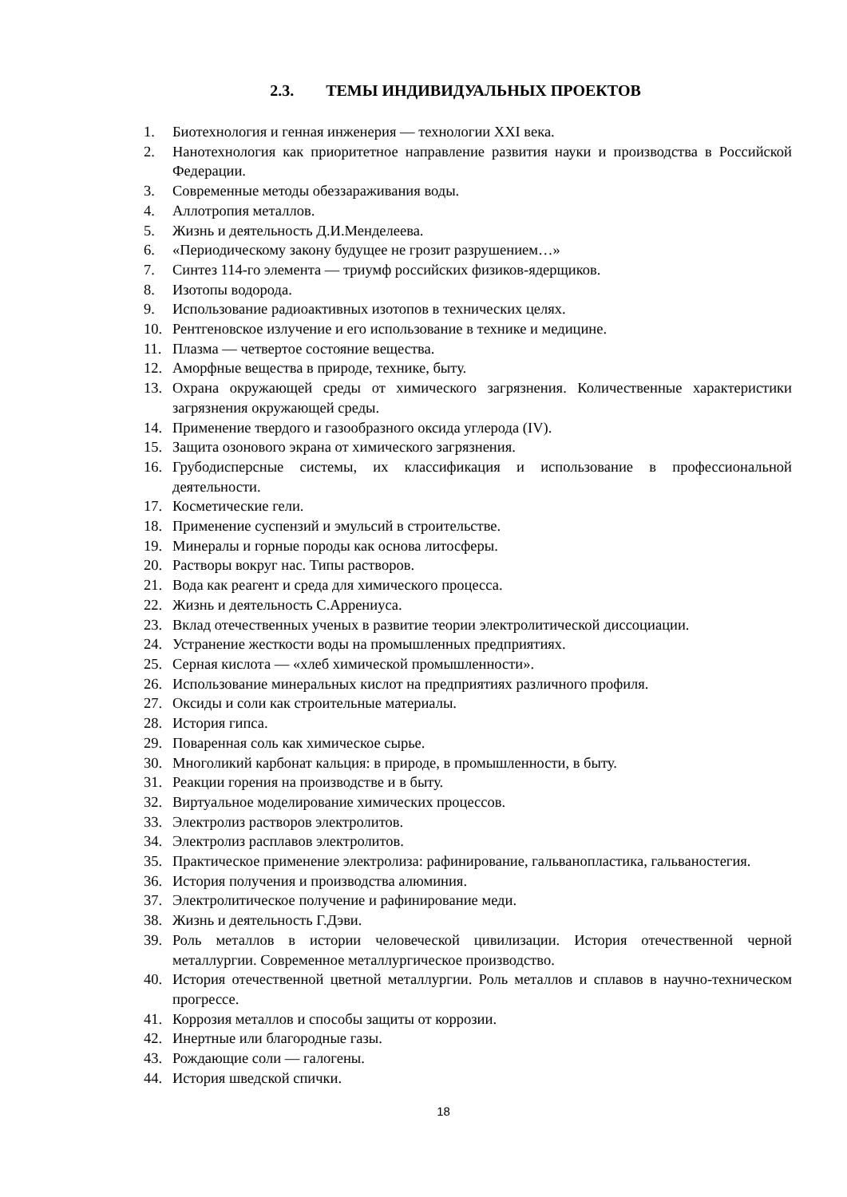2.3. ТЕМЫ ИНДИВИДУАЛЬНЫХ ПРОЕКТОВ
1. Биотехнология и генная инженерия — технологии XXI века.
2. Нанотехнология как приоритетное направление развития науки и производства в Российской Федерации.
3. Современные методы обеззараживания воды.
4. Аллотропия металлов.
5. Жизнь и деятельность Д.И.Менделеева.
6. «Периодическому закону будущее не грозит разрушением…»
7. Синтез 114-го элемента — триумф российских физиков-ядерщиков.
8. Изотопы водорода.
9. Использование радиоактивных изотопов в технических целях.
10. Рентгеновское излучение и его использование в технике и медицине.
11. Плазма — четвертое состояние вещества.
12. Аморфные вещества в природе, технике, быту.
13. Охрана окружающей среды от химического загрязнения. Количественные характеристики загрязнения окружающей среды.
14. Применение твердого и газообразного оксида углерода (IV).
15. Защита озонового экрана от химического загрязнения.
16. Грубодисперсные системы, их классификация и использование в профессиональной деятельности.
17. Косметические гели.
18. Применение суспензий и эмульсий в строительстве.
19. Минералы и горные породы как основа литосферы.
20. Растворы вокруг нас. Типы растворов.
21. Вода как реагент и среда для химического процесса.
22. Жизнь и деятельность С.Аррениуса.
23. Вклад отечественных ученых в развитие теории электролитической диссоциации.
24. Устранение жесткости воды на промышленных предприятиях.
25. Серная кислота — «хлеб химической промышленности».
26. Использование минеральных кислот на предприятиях различного профиля.
27. Оксиды и соли как строительные материалы.
28. История гипса.
29. Поваренная соль как химическое сырье.
30. Многоликий карбонат кальция: в природе, в промышленности, в быту.
31. Реакции горения на производстве и в быту.
32. Виртуальное моделирование химических процессов.
33. Электролиз растворов электролитов.
34. Электролиз расплавов электролитов.
35. Практическое применение электролиза: рафинирование, гальванопластика, гальваностегия.
36. История получения и производства алюминия.
37. Электролитическое получение и рафинирование меди.
38. Жизнь и деятельность Г.Дэви.
39. Роль металлов в истории человеческой цивилизации. История отечественной черной металлургии. Современное металлургическое производство.
40. История отечественной цветной металлургии. Роль металлов и сплавов в научно-техническом прогрессе.
41. Коррозия металлов и способы защиты от коррозии.
42. Инертные или благородные газы.
43. Рождающие соли — галогены.
44. История шведской спички.
18